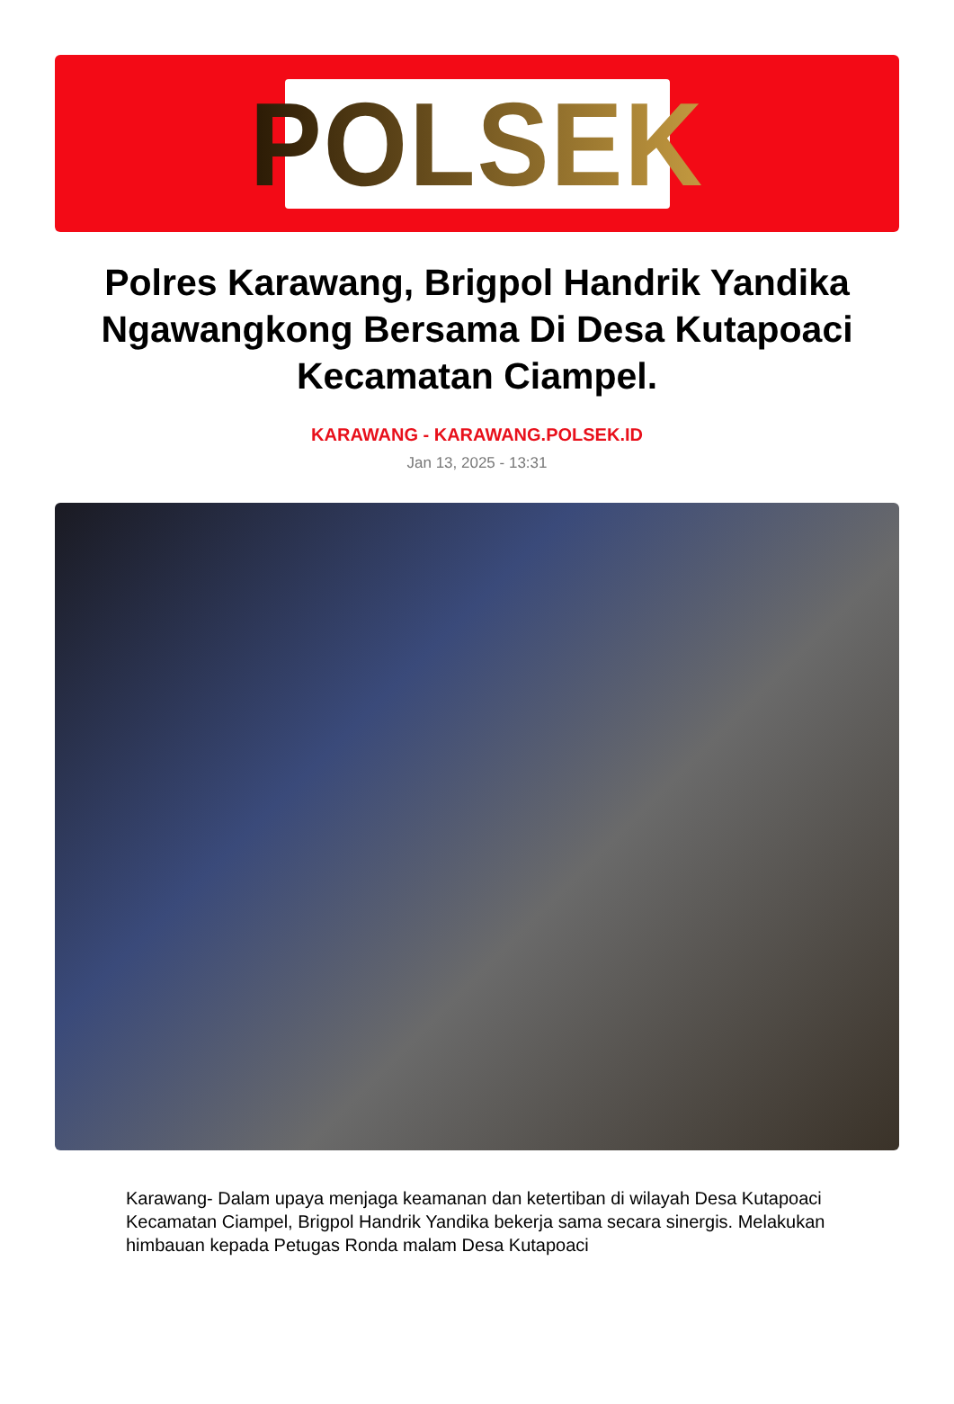POLSEK
Polres Karawang, Brigpol Handrik Yandika Ngawangkong Bersama Di Desa Kutapoaci Kecamatan Ciampel.
KARAWANG - KARAWANG.POLSEK.ID
Jan 13, 2025 - 13:31
Karawang- Dalam upaya menjaga keamanan dan ketertiban di wilayah Desa Kutapoaci Kecamatan Ciampel, Brigpol Handrik Yandika bekerja sama secara sinergis. Melakukan himbauan kepada Petugas Ronda malam Desa Kutapoaci